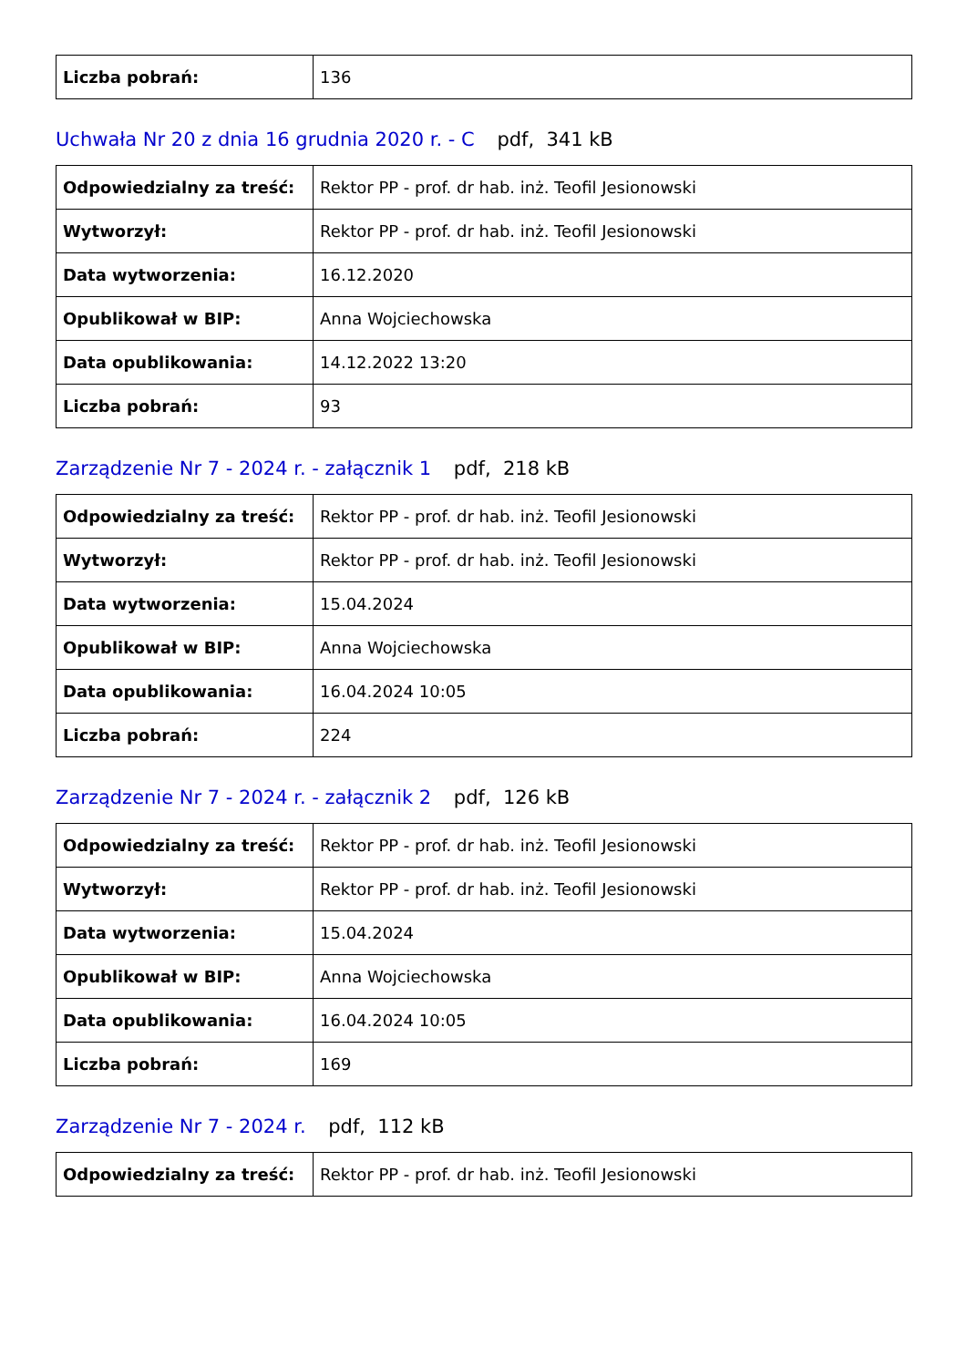| Liczba pobrań: | 136 |
Uchwała Nr 20 z dnia 16 grudnia 2020 r. - C pdf, 341 kB
| Odpowiedzialny za treść: | Rektor PP - prof. dr hab. inż. Teofil Jesionowski |
| Wytworzył: | Rektor PP - prof. dr hab. inż. Teofil Jesionowski |
| Data wytworzenia: | 16.12.2020 |
| Opublikował w BIP: | Anna Wojciechowska |
| Data opublikowania: | 14.12.2022 13:20 |
| Liczba pobrań: | 93 |
Zarządzenie Nr 7 - 2024 r. - załącznik 1 pdf, 218 kB
| Odpowiedzialny za treść: | Rektor PP - prof. dr hab. inż. Teofil Jesionowski |
| Wytworzył: | Rektor PP - prof. dr hab. inż. Teofil Jesionowski |
| Data wytworzenia: | 15.04.2024 |
| Opublikował w BIP: | Anna Wojciechowska |
| Data opublikowania: | 16.04.2024 10:05 |
| Liczba pobrań: | 224 |
Zarządzenie Nr 7 - 2024 r. - załącznik 2 pdf, 126 kB
| Odpowiedzialny za treść: | Rektor PP - prof. dr hab. inż. Teofil Jesionowski |
| Wytworzył: | Rektor PP - prof. dr hab. inż. Teofil Jesionowski |
| Data wytworzenia: | 15.04.2024 |
| Opublikował w BIP: | Anna Wojciechowska |
| Data opublikowania: | 16.04.2024 10:05 |
| Liczba pobrań: | 169 |
Zarządzenie Nr 7 - 2024 r. pdf, 112 kB
| Odpowiedzialny za treść: | Rektor PP - prof. dr hab. inż. Teofil Jesionowski |